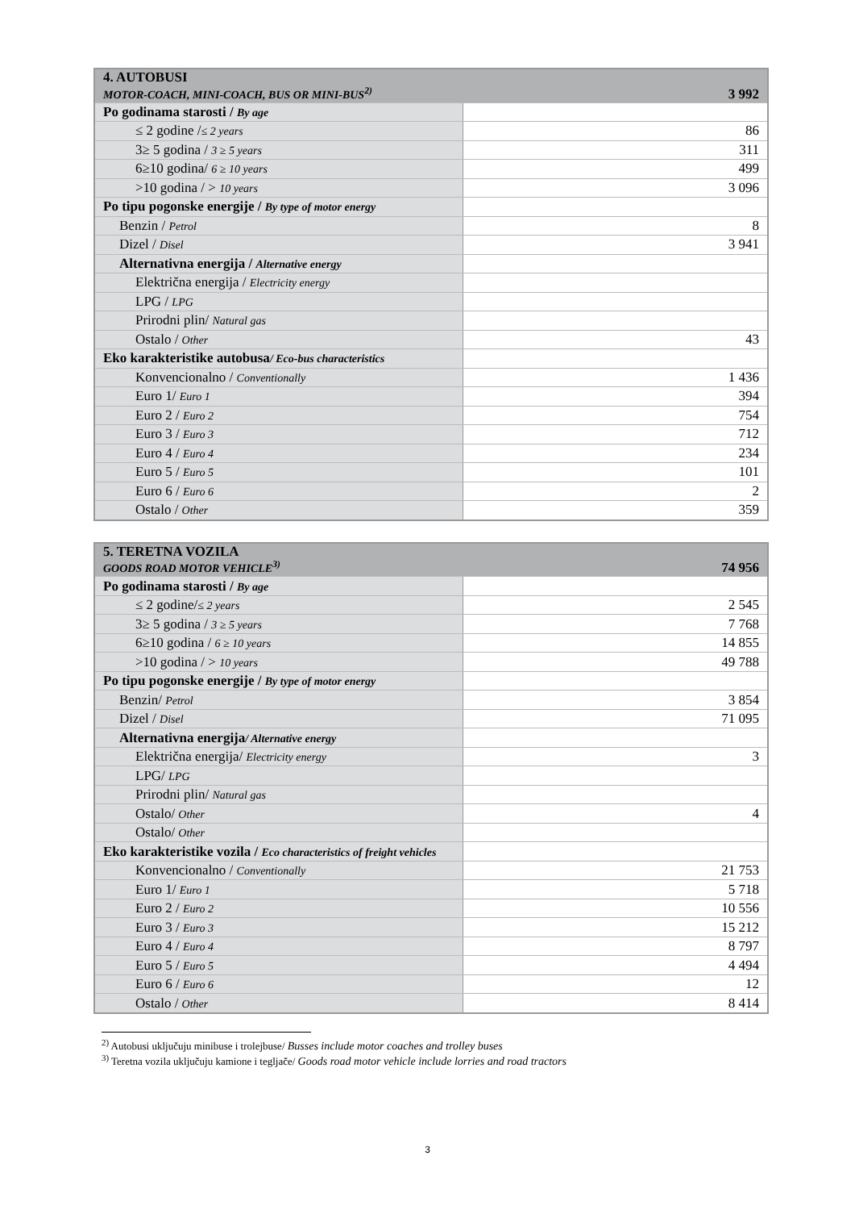| 4. AUTOBUSI MOTOR-COACH, MINI-COACH, BUS OR MINI-BUS<sup>2)</sup> | 3 992 |
| --- | --- |
| Po godinama starosti / By age | |
| ≤ 2 godine / ≤ 2 years | 86 |
| 3≥ 5 godina / 3 ≥ 5 years | 311 |
| 6≥10 godina/ 6 ≥ 10 years | 499 |
| >10 godina / > 10 years | 3 096 |
| Po tipu pogonske energije / By type of motor energy | |
| Benzin / Petrol | 8 |
| Dizel / Disel | 3 941 |
| Alternativna energija / Alternative energy | |
| Električna energija / Electricity energy | |
| LPG / LPG | |
| Prirodni plin/ Natural gas | |
| Ostalo / Other | 43 |
| Eko karakteristike autobusa / Eco-bus characteristics | |
| Konvencionalno / Conventionally | 1 436 |
| Euro 1/ Euro 1 | 394 |
| Euro 2 / Euro 2 | 754 |
| Euro 3 / Euro 3 | 712 |
| Euro 4 / Euro 4 | 234 |
| Euro 5 / Euro 5 | 101 |
| Euro 6 / Euro 6 | 2 |
| Ostalo / Other | 359 |
| 5. TERETNA VOZILA GOODS ROAD MOTOR VEHICLE<sup>3)</sup> | 74 956 |
| --- | --- |
| Po godinama starosti / By age | |
| ≤ 2 godine/ ≤ 2 years | 2 545 |
| 3≥ 5 godina / 3 ≥ 5 years | 7 768 |
| 6≥10 godina / 6 ≥ 10 years | 14 855 |
| >10 godina / > 10 years | 49 788 |
| Po tipu pogonske energije / By type of motor energy | |
| Benzin/ Petrol | 3 854 |
| Dizel / Disel | 71 095 |
| Alternativna energija / Alternative energy | |
| Električna energija/ Electricity energy | 3 |
| LPG/ LPG | |
| Prirodni plin/ Natural gas | |
| Ostalo/ Other | 4 |
| Ostalo/ Other | |
| Eko karakteristike vozila / Eco characteristics of freight vehicles | |
| Konvencionalno / Conventionally | 21 753 |
| Euro 1/ Euro 1 | 5 718 |
| Euro 2 / Euro 2 | 10 556 |
| Euro 3 / Euro 3 | 15 212 |
| Euro 4 / Euro 4 | 8 797 |
| Euro 5 / Euro 5 | 4 494 |
| Euro 6 / Euro 6 | 12 |
| Ostalo / Other | 8 414 |
<sup>2)</sup> Autobusi uključuju minibuse i trolejbuse/ Busses include motor coaches and trolley buses
<sup>3)</sup> Teretna vozila uključuju kamione i tegljače/ Goods road motor vehicle include lorries and road tractors
3